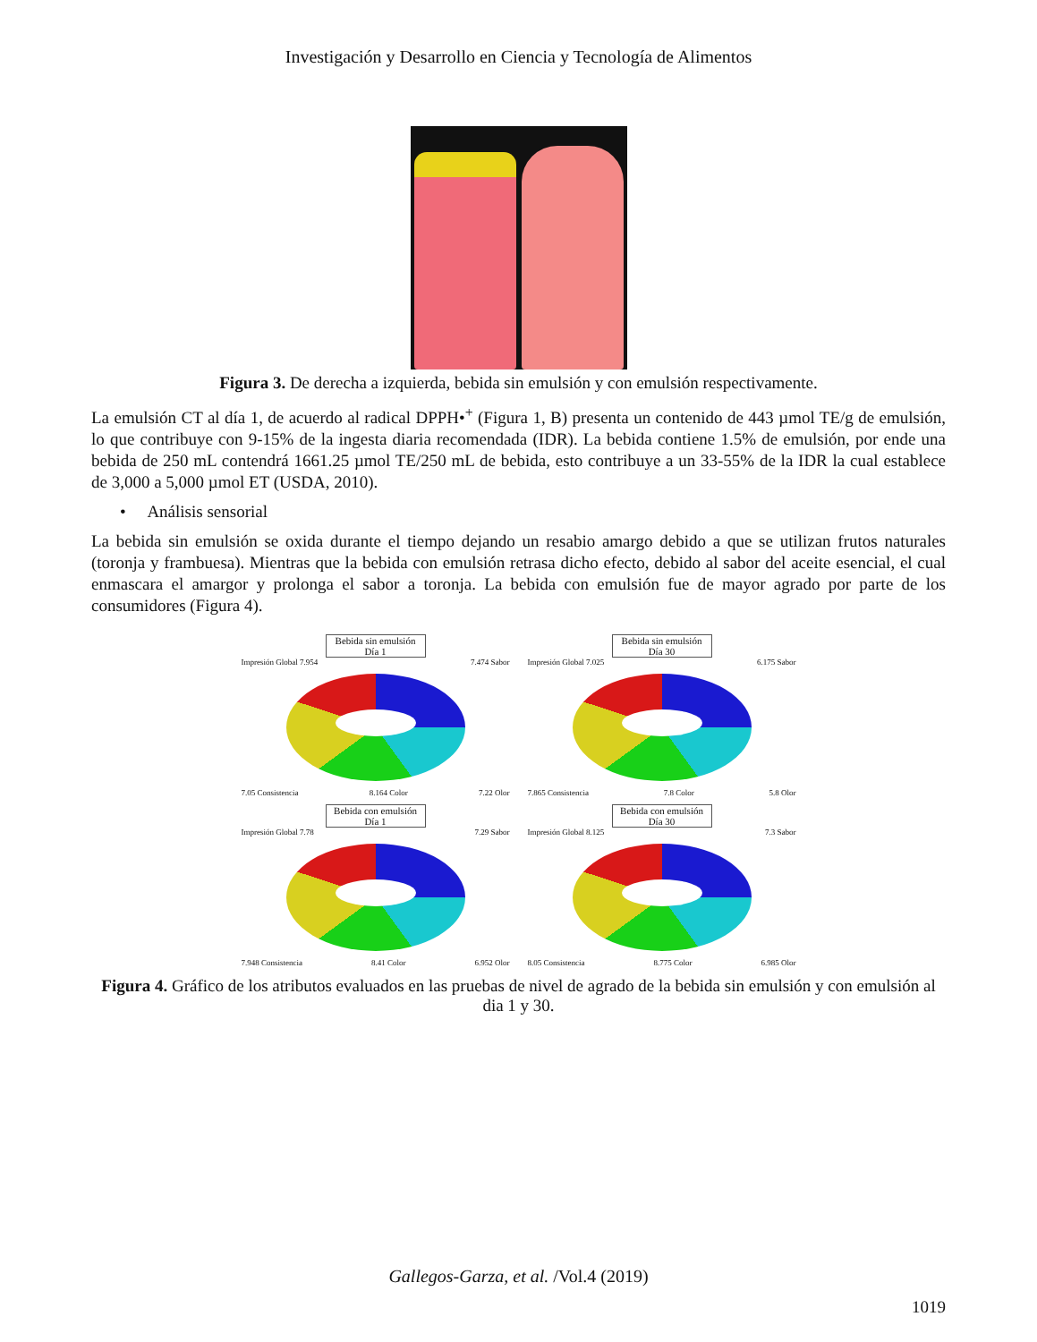Investigación y Desarrollo en Ciencia y Tecnología de Alimentos
Figura 3. De derecha a izquierda, bebida sin emulsión y con emulsión respectivamente.
La emulsión CT al día 1, de acuerdo al radical DPPH•<sup>+</sup> (Figura 1, B) presenta un contenido de 443 µmol TE/g de emulsión, lo que contribuye con 9-15% de la ingesta diaria recomendada (IDR). La bebida contiene 1.5% de emulsión, por ende una bebida de 250 mL contendrá 1661.25 µmol TE/250 mL de bebida, esto contribuye a un 33-55% de la IDR la cual establece de 3,000 a 5,000 µmol ET (USDA, 2010).
• Análisis sensorial
La bebida sin emulsión se oxida durante el tiempo dejando un resabio amargo debido a que se utilizan frutos naturales (toronja y frambuesa). Mientras que la bebida con emulsión retrasa dicho efecto, debido al sabor del aceite esencial, el cual enmascara el amargor y prolonga el sabor a toronja. La bebida con emulsión fue de mayor agrado por parte de los consumidores (Figura 4).
Bebida sin emulsión
Día 1
Impresión Global 7.954 7.474 Sabor
7.05 Consistencia 8.164 Color 7.22 Olor
Bebida sin emulsión
Día 30
Impresión Global 7.025 6.175 Sabor
7.865 Consistencia 7.8 Color 5.8 Olor
Bebida con emulsión
Día 1
Impresión Global 7.78 7.29 Sabor
7.948 Consistencia 8.41 Color 6.952 Olor
Bebida con emulsión
Día 30
Impresión Global 8.125 7.3 Sabor
8.05 Consistencia 8.775 Color 6.985 Olor
Figura 4. Gráfico de los atributos evaluados en las pruebas de nivel de agrado de la bebida sin emulsión y con emulsión al dia 1 y 30.
Gallegos-Garza, et al. /Vol.4 (2019)
1019